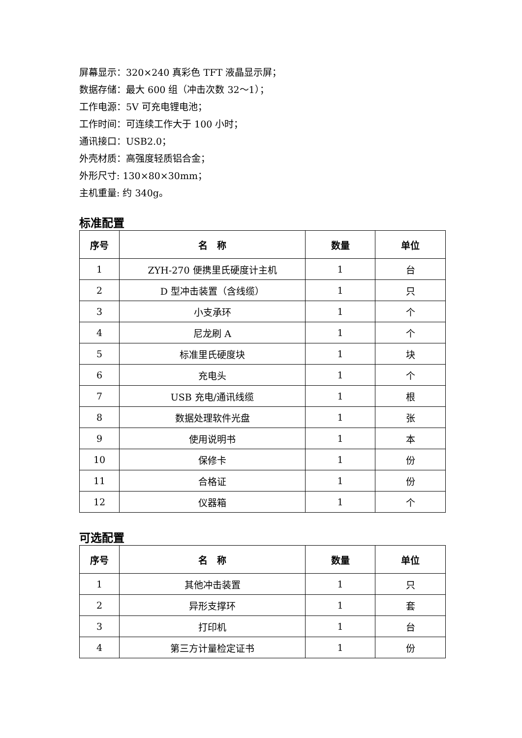屏幕显示：320×240 真彩色 TFT 液晶显示屏；
数据存储：最大 600 组（冲击次数 32～1）；
工作电源：5V 可充电锂电池；
工作时间：可连续工作大于 100 小时；
通讯接口：USB2.0；
外壳材质：高强度轻质铝合金；
外形尺寸: 130×80×30mm；
主机重量: 约 340g。
标准配置
| 序号 | 名 称 | 数量 | 单位 |
| --- | --- | --- | --- |
| 1 | ZYH-270 便携里氏硬度计主机 | 1 | 台 |
| 2 | D 型冲击装置（含线缆） | 1 | 只 |
| 3 | 小支承环 | 1 | 个 |
| 4 | 尼龙刷 A | 1 | 个 |
| 5 | 标准里氏硬度块 | 1 | 块 |
| 6 | 充电头 | 1 | 个 |
| 7 | USB 充电/通讯线缆 | 1 | 根 |
| 8 | 数据处理软件光盘 | 1 | 张 |
| 9 | 使用说明书 | 1 | 本 |
| 10 | 保修卡 | 1 | 份 |
| 11 | 合格证 | 1 | 份 |
| 12 | 仪器箱 | 1 | 个 |
可选配置
| 序号 | 名 称 | 数量 | 单位 |
| --- | --- | --- | --- |
| 1 | 其他冲击装置 | 1 | 只 |
| 2 | 异形支撑环 | 1 | 套 |
| 3 | 打印机 | 1 | 台 |
| 4 | 第三方计量检定证书 | 1 | 份 |